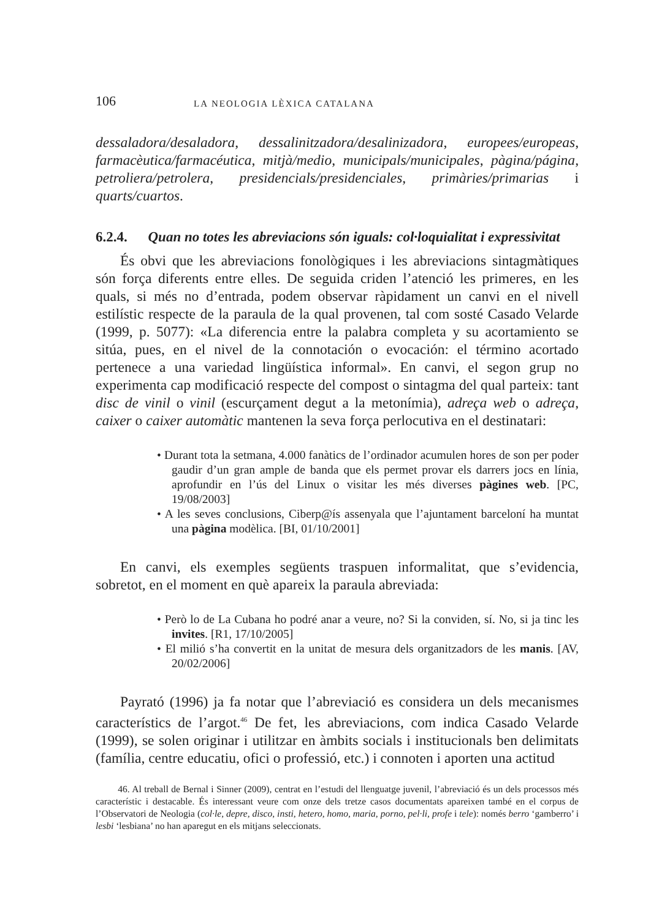106
LA NEOLOGIA LÈXICA CATALANA
dessaladora/desaladora, dessalinitzadora/desalinizadora, europees/europeas, farmacèutica/farmacéutica, mitjà/medio, municipals/municipales, pàgina/página, petroliera/petrolera, presidencials/presidenciales, primàries/primarias i quarts/cuartos.
6.2.4. Quan no totes les abreviacions són iguals: col·loquialitat i expressivitat
És obvi que les abreviacions fonològiques i les abreviacions sintagmàtiques són força diferents entre elles. De seguida criden l’atenció les primeres, en les quals, si més no d’entrada, podem observar ràpidament un canvi en el nivell estilístic respecte de la paraula de la qual provenen, tal com sosté Casado Velarde (1999, p. 5077): «La diferencia entre la palabra completa y su acortamiento se sitúa, pues, en el nivel de la connotación o evocación: el término acortado pertenece a una variedad lingüística informal». En canvi, el segon grup no experimenta cap modificació respecte del compost o sintagma del qual parteix: tant disc de vinil o vinil (escurçament degut a la metonímia), adreça web o adreça, caixer o caixer automàtic mantenen la seva força perlocutiva en el destinatari:
• Durant tota la setmana, 4.000 fanàtics de l’ordinador acumulen hores de son per poder gaudir d’un gran ample de banda que els permet provar els darrers jocs en línia, aprofundir en l’ús del Linux o visitar les més diverses pàgines web. [PC, 19/08/2003]
• A les seves conclusions, Ciberp@ís assenyala que l’ajuntament barceloní ha muntat una pàgina modèlica. [BI, 01/10/2001]
En canvi, els exemples següents traspuen informalitat, que s’evidencia, sobretot, en el moment en què apareix la paraula abreviada:
• Però lo de La Cubana ho podré anar a veure, no? Si la conviden, sí. No, si ja tinc les invites. [R1, 17/10/2005]
• El milió s’ha convertit en la unitat de mesura dels organitzadors de les manis. [AV, 20/02/2006]
Payrató (1996) ja fa notar que l’abreviació es considera un dels mecanismes característics de l’argot.<sup>46</sup> De fet, les abreviacions, com indica Casado Velarde (1999), se solen originar i utilitzar en àmbits socials i institucionals ben delimitats (família, centre educatiu, ofici o professió, etc.) i connoten i aporten una actitud
46. Al treball de Bernal i Sinner (2009), centrat en l’estudi del llenguatge juvenil, l’abreviació és un dels processos més característic i destacable. És interessant veure com onze dels tretze casos documentats apareixen també en el corpus de l’Observatori de Neologia (col·le, depre, disco, insti, hetero, homo, maria, porno, pel·li, profe i tele): només berro ‘gamberro’ i lesbi ‘lesbiana’ no han aparegut en els mitjans seleccionats.